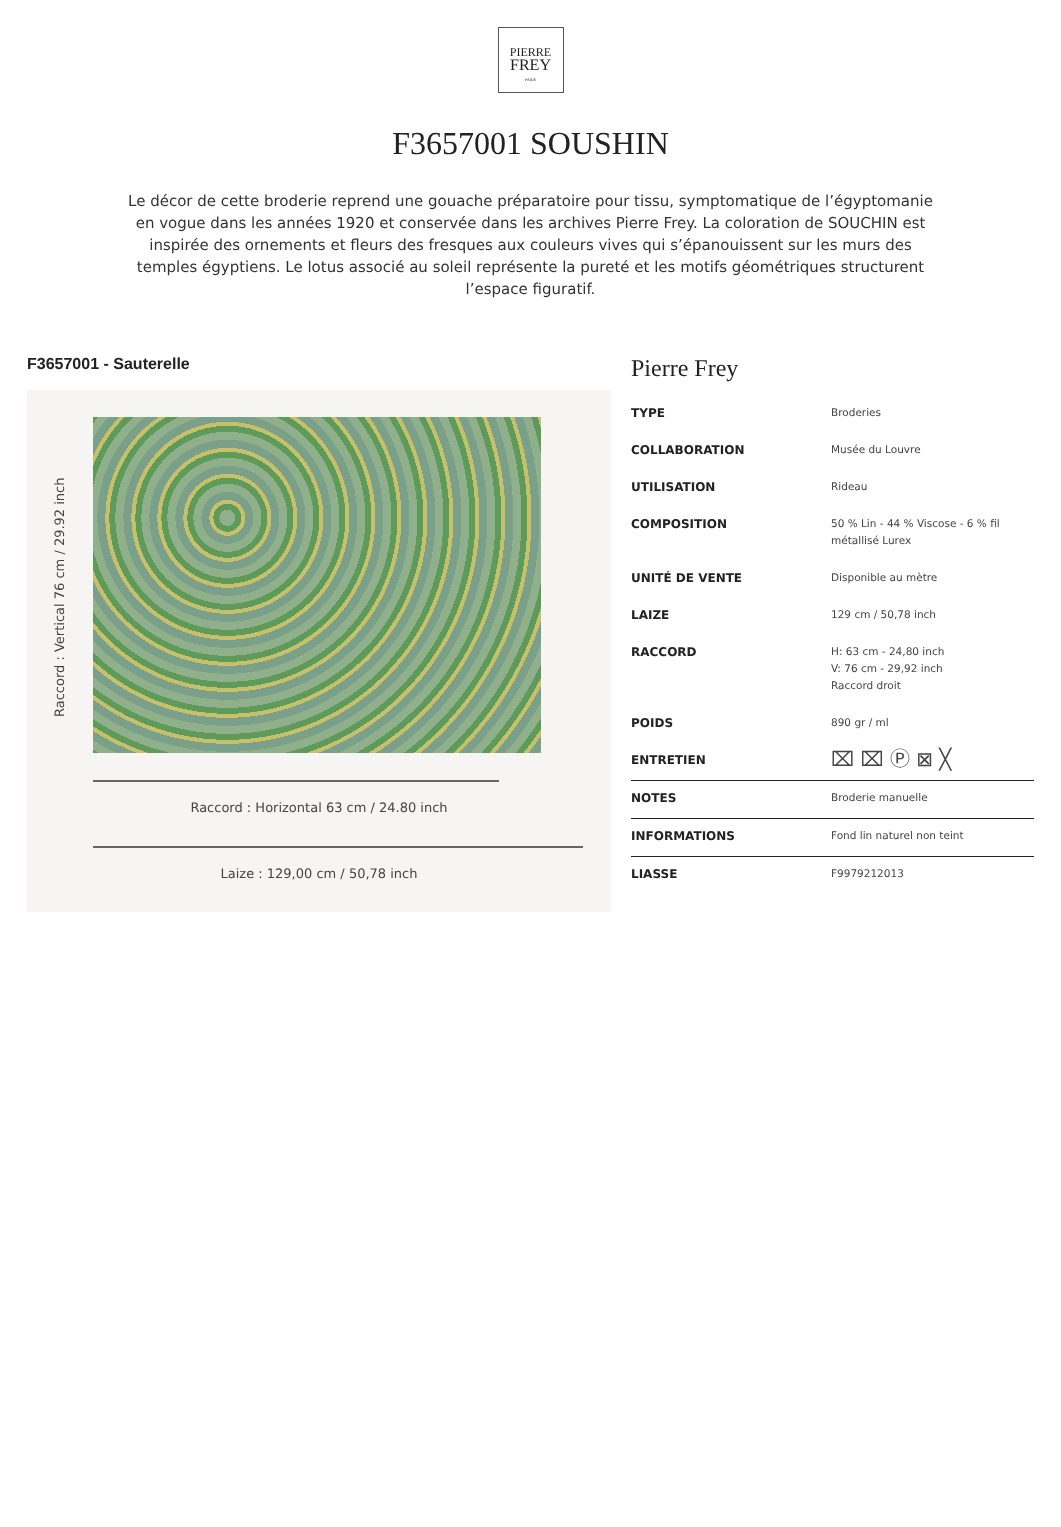PIERRE
FREY
PARIS
F3657001 SOUSHIN
Le décor de cette broderie reprend une gouache préparatoire pour tissu, symptomatique de l’égyptomanie en vogue dans les années 1920 et conservée dans les archives Pierre Frey. La coloration de SOUCHIN est inspirée des ornements et fleurs des fresques aux couleurs vives qui s’épanouissent sur les murs des temples égyptiens. Le lotus associé au soleil représente la pureté et les motifs géométriques structurent l’espace figuratif.
F3657001 - Sauterelle
Raccord : Vertical 76 cm / 29.92 inch
Raccord : Horizontal 63 cm / 24.80 inch
Laize : 129,00 cm / 50,78 inch
Pierre Frey
| TYPE | Broderies |
| COLLABORATION | Musée du Louvre |
| UTILISATION | Rideau |
| COMPOSITION | 50 % Lin - 44 % Viscose - 6 % fil métallisé Lurex |
| UNITÉ DE VENTE | Disponible au mètre |
| LAIZE | 129 cm / 50,78 inch |
| RACCORD | H: 63 cm - 24,80 inch V: 76 cm - 29,92 inch Raccord droit |
| POIDS | 890 gr / ml |
| ENTRETIEN | ⌧ ⌧ Ⓟ ⊠ ╳ |
| NOTES | Broderie manuelle |
| INFORMATIONS | Fond lin naturel non teint |
| LIASSE | F9979212013 |